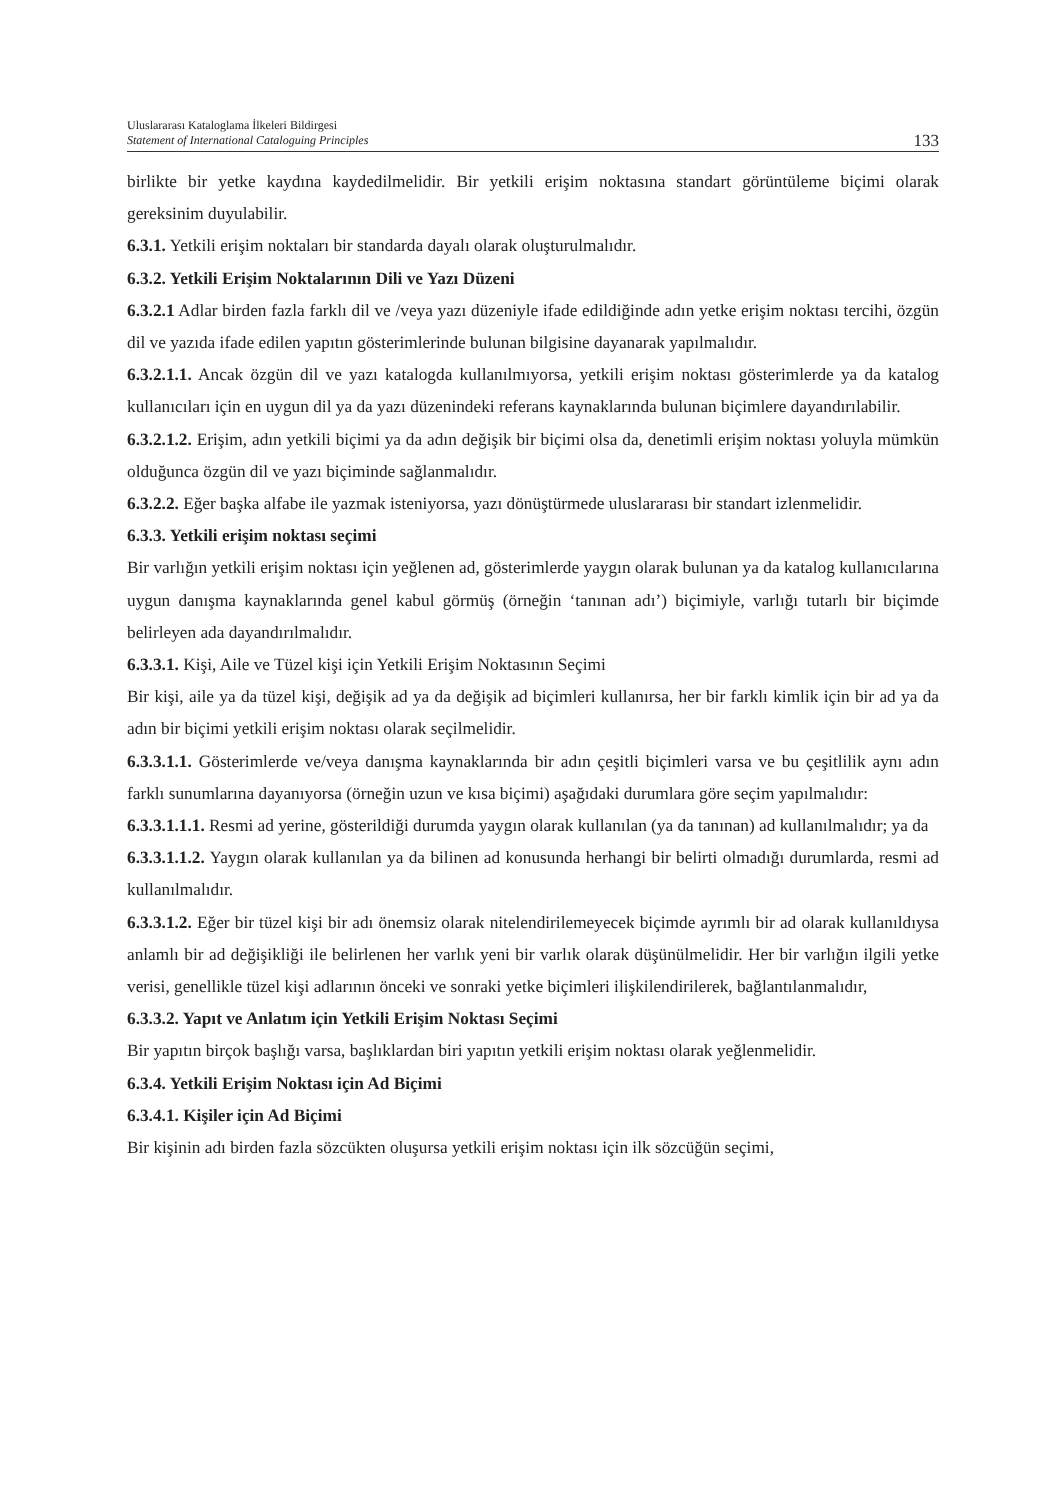Uluslararası Kataloglama İlkeleri Bildirgesi
Statement of International Cataloguing Principles
133
birlikte bir yetke kaydına kaydedilmelidir. Bir yetkili erişim noktasına standart görüntüleme biçimi olarak gereksinim duyulabilir.
6.3.1. Yetkili erişim noktaları bir standarda dayalı olarak oluşturulmalıdır.
6.3.2. Yetkili Erişim Noktalarının Dili ve Yazı Düzeni
6.3.2.1 Adlar birden fazla farklı dil ve /veya yazı düzeniyle ifade edildiğinde adın yetke erişim noktası tercihi, özgün dil ve yazıda ifade edilen yapıtın gösterimlerinde bulunan bilgisine dayanarak yapılmalıdır.
6.3.2.1.1. Ancak özgün dil ve yazı katalogda kullanılmıyorsa, yetkili erişim noktası gösterimlerde ya da katalog kullanıcıları için en uygun dil ya da yazı düzenindeki referans kaynaklarında bulunan biçimlere dayandırılabilir.
6.3.2.1.2. Erişim, adın yetkili biçimi ya da adın değişik bir biçimi olsa da, denetimli erişim noktası yoluyla mümkün olduğunca özgün dil ve yazı biçiminde sağlanmalıdır.
6.3.2.2. Eğer başka alfabe ile yazmak isteniyorsa, yazı dönüştürmede uluslararası bir standart izlenmelidir.
6.3.3. Yetkili erişim noktası seçimi
Bir varlığın yetkili erişim noktası için yeğlenen ad, gösterimlerde yaygın olarak bulunan ya da katalog kullanıcılarına uygun danışma kaynaklarında genel kabul görmüş (örneğin ‘tanınan adı’) biçimiyle, varlığı tutarlı bir biçimde belirleyen ada dayandırılmalıdır.
6.3.3.1. Kişi, Aile ve Tüzel kişi için Yetkili Erişim Noktasının Seçimi
Bir kişi, aile ya da tüzel kişi, değişik ad ya da değişik ad biçimleri kullanırsa, her bir farklı kimlik için bir ad ya da adın bir biçimi yetkili erişim noktası olarak seçilmelidir.
6.3.3.1.1. Gösterimlerde ve/veya danışma kaynaklarında bir adın çeşitli biçimleri varsa ve bu çeşitlilik aynı adın farklı sunumlarına dayanıyorsa (örneğin uzun ve kısa biçimi) aşağıdaki durumlara göre seçim yapılmalıdır:
6.3.3.1.1.1. Resmi ad yerine, gösterildiği durumda yaygın olarak kullanılan (ya da tanınan) ad kullanılmalıdır; ya da
6.3.3.1.1.2. Yaygın olarak kullanılan ya da bilinen ad konusunda herhangi bir belirti olmadığı durumlarda, resmi ad kullanılmalıdır.
6.3.3.1.2. Eğer bir tüzel kişi bir adı önemsiz olarak nitelendirilemeyecek biçimde ayrımlı bir ad olarak kullanıldıysa anlamlı bir ad değişikliği ile belirlenen her varlık yeni bir varlık olarak düşünülmelidir. Her bir varlığın ilgili yetke verisi, genellikle tüzel kişi adlarının önceki ve sonraki yetke biçimleri ilişkilendirilerek, bağlantılanmalıdır,
6.3.3.2. Yapıt ve Anlatım için Yetkili Erişim Noktası Seçimi
Bir yapıtın birçok başlığı varsa, başlıklardan biri yapıtın yetkili erişim noktası olarak yeğlenmelidir.
6.3.4. Yetkili Erişim Noktası için Ad Biçimi
6.3.4.1. Kişiler için Ad Biçimi
Bir kişinin adı birden fazla sözcükten oluşursa yetkili erişim noktası için ilk sözcüğün seçimi,